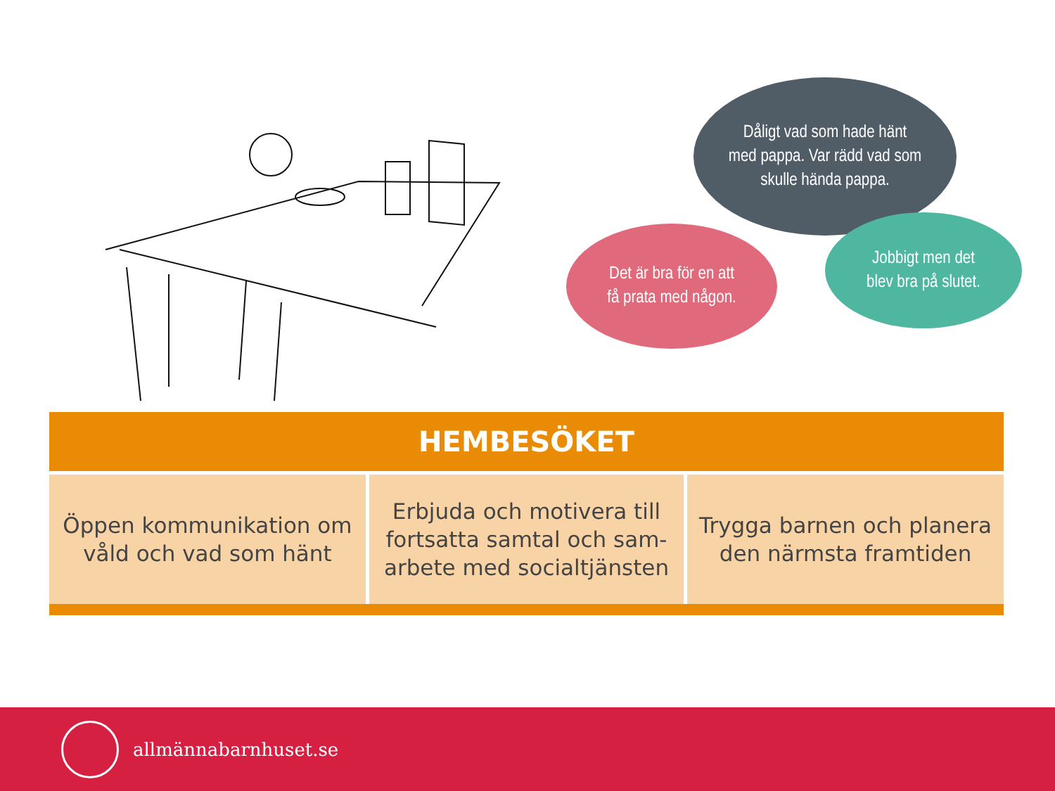Dåligt vad som hade hänt
med pappa. Var rädd vad som
skulle hända pappa.
Det är bra för en att
få prata med någon.
Jobbigt men det
blev bra på slutet.
| HEMBESÖKET | | |
| --- | --- | --- |
| Öppen kommunikation om våld och vad som hänt | Erbjuda och motivera till fortsatta samtal och sam-arbete med socialtjänsten | Trygga barnen och planera den närmsta framtiden |
allmännabarnhuset.se